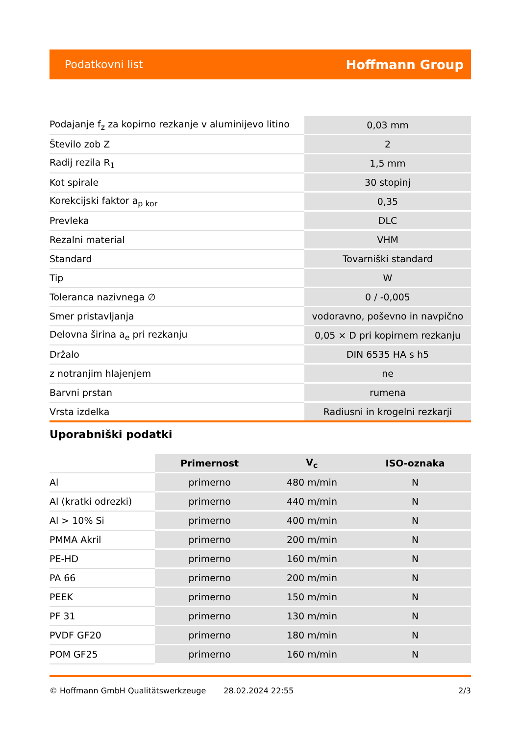Podatkovni list Hoffmann Group
| Podajanje f<sub>z</sub> za kopirno rezkanje v aluminijevo litino | 0,03 mm |
| Število zob Z | 2 |
| Radij rezila R<sub>1</sub> | 1,5 mm |
| Kot spirale | 30 stopinj |
| Korekcijski faktor a<sub>p kor</sub> | 0,35 |
| Prevleka | DLC |
| Rezalni material | VHM |
| Standard | Tovarniški standard |
| Tip | W |
| Toleranca nazivnega ∅ | 0 / -0,005 |
| Smer pristavljanja | vodoravno, poševno in navpično |
| Delovna širina a<sub>e</sub> pri rezkanju | 0,05 × D pri kopirnem rezkanju |
| Držalo | DIN 6535 HA s h5 |
| z notranjim hlajenjem | ne |
| Barvni prstan | rumena |
| Vrsta izdelka | Radiusni in krogelni rezkarji |
Uporabniški podatki
| | Primernost | V<sub>c</sub> | ISO-oznaka |
| --- | --- | --- | --- |
| Al | primerno | 480 m/min | N |
| Al (kratki odrezki) | primerno | 440 m/min | N |
| Al > 10% Si | primerno | 400 m/min | N |
| PMMA Akril | primerno | 200 m/min | N |
| PE-HD | primerno | 160 m/min | N |
| PA 66 | primerno | 200 m/min | N |
| PEEK | primerno | 150 m/min | N |
| PF 31 | primerno | 130 m/min | N |
| PVDF GF20 | primerno | 180 m/min | N |
| POM GF25 | primerno | 160 m/min | N |
© Hoffmann GmbH Qualitätswerkzeuge 28.02.2024 22:55 2/3